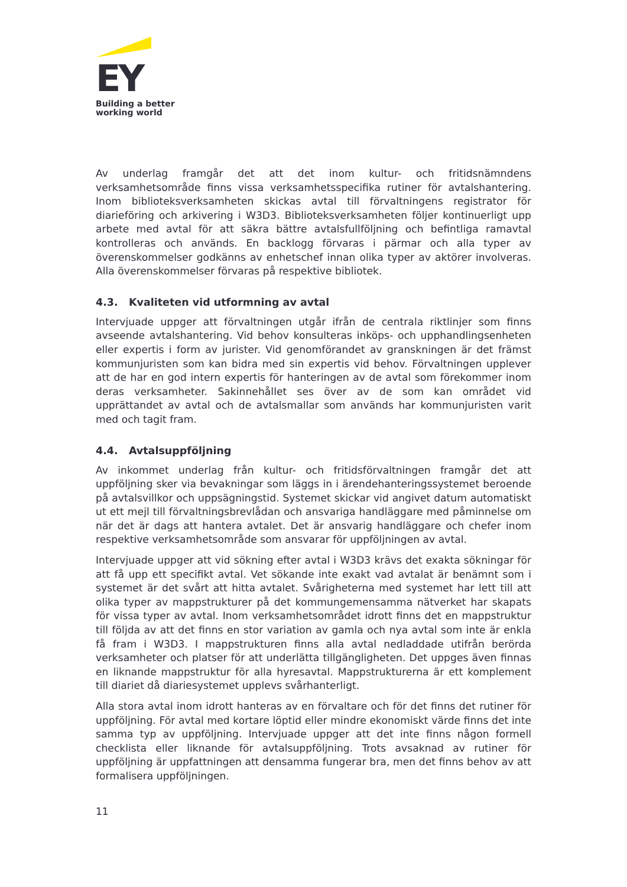EY
Building a better
working world
Av underlag framgår det att det inom kultur- och fritidsnämndens verksamhetsområde finns vissa verksamhetsspecifika rutiner för avtalshantering. Inom biblioteksverksamheten skickas avtal till förvaltningens registrator för diarieföring och arkivering i W3D3. Biblioteksverksamheten följer kontinuerligt upp arbete med avtal för att säkra bättre avtalsfullföljning och befintliga ramavtal kontrolleras och används. En backlogg förvaras i pärmar och alla typer av överenskommelser godkänns av enhetschef innan olika typer av aktörer involveras. Alla överenskommelser förvaras på respektive bibliotek.
4.3. Kvaliteten vid utformning av avtal
Intervjuade uppger att förvaltningen utgår ifrån de centrala riktlinjer som finns avseende avtalshantering. Vid behov konsulteras inköps- och upphandlingsenheten eller expertis i form av jurister. Vid genomförandet av granskningen är det främst kommunjuristen som kan bidra med sin expertis vid behov. Förvaltningen upplever att de har en god intern expertis för hanteringen av de avtal som förekommer inom deras verksamheter. Sakinnehållet ses över av de som kan området vid upprättandet av avtal och de avtalsmallar som används har kommunjuristen varit med och tagit fram.
4.4. Avtalsuppföljning
Av inkommet underlag från kultur- och fritidsförvaltningen framgår det att uppföljning sker via bevakningar som läggs in i ärendehanteringssystemet beroende på avtalsvillkor och uppsägningstid. Systemet skickar vid angivet datum automatiskt ut ett mejl till förvaltningsbrevlådan och ansvariga handläggare med påminnelse om när det är dags att hantera avtalet. Det är ansvarig handläggare och chefer inom respektive verksamhetsområde som ansvarar för uppföljningen av avtal.
Intervjuade uppger att vid sökning efter avtal i W3D3 krävs det exakta sökningar för att få upp ett specifikt avtal. Vet sökande inte exakt vad avtalat är benämnt som i systemet är det svårt att hitta avtalet. Svårigheterna med systemet har lett till att olika typer av mappstrukturer på det kommungemensamma nätverket har skapats för vissa typer av avtal. Inom verksamhetsområdet idrott finns det en mappstruktur till följda av att det finns en stor variation av gamla och nya avtal som inte är enkla få fram i W3D3. I mappstrukturen finns alla avtal nedladdade utifrån berörda verksamheter och platser för att underlätta tillgängligheten. Det uppges även finnas en liknande mappstruktur för alla hyresavtal. Mappstrukturerna är ett komplement till diariet då diariesystemet upplevs svårhanterligt.
Alla stora avtal inom idrott hanteras av en förvaltare och för det finns det rutiner för uppföljning. För avtal med kortare löptid eller mindre ekonomiskt värde finns det inte samma typ av uppföljning. Intervjuade uppger att det inte finns någon formell checklista eller liknande för avtalsuppföljning. Trots avsaknad av rutiner för uppföljning är uppfattningen att densamma fungerar bra, men det finns behov av att formalisera uppföljningen.
11